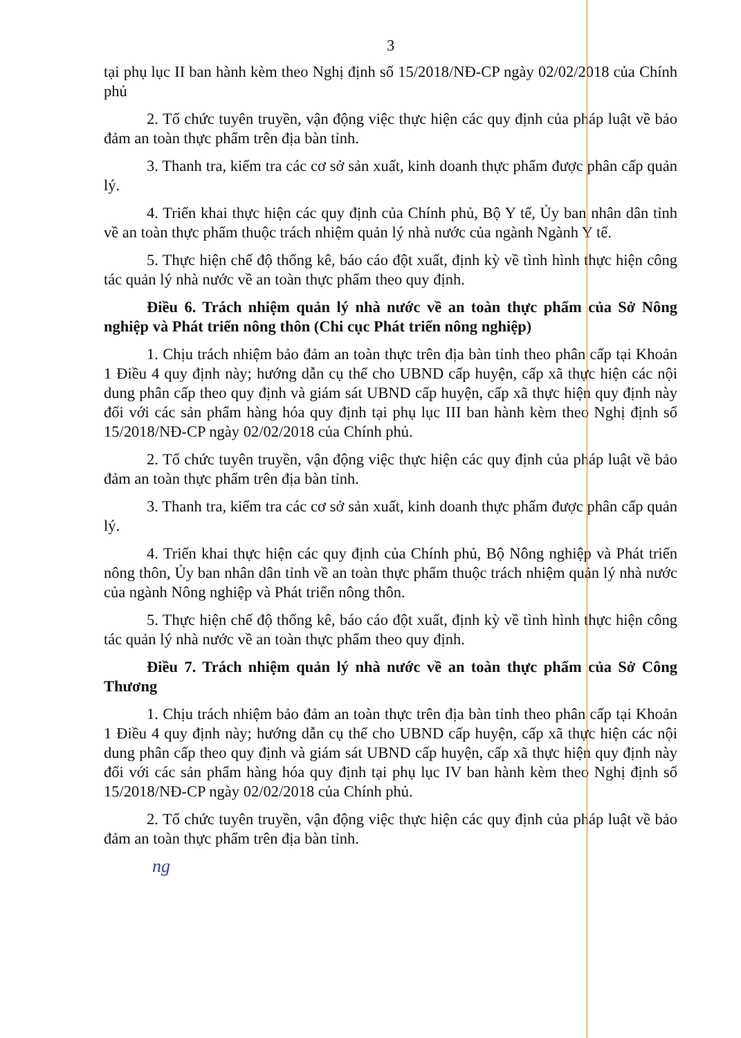3
tại phụ lục II ban hành kèm theo Nghị định số 15/2018/NĐ-CP ngày 02/02/2018 của Chính phủ
2. Tổ chức tuyên truyền, vận động việc thực hiện các quy định của pháp luật về bảo đảm an toàn thực phẩm trên địa bàn tỉnh.
3. Thanh tra, kiểm tra các cơ sở sản xuất, kinh doanh thực phẩm được phân cấp quản lý.
4. Triển khai thực hiện các quy định của Chính phủ, Bộ Y tế, Ủy ban nhân dân tỉnh về an toàn thực phẩm thuộc trách nhiệm quản lý nhà nước của ngành Ngành Y tế.
5. Thực hiện chế độ thống kê, báo cáo đột xuất, định kỳ về tình hình thực hiện công tác quản lý nhà nước về an toàn thực phẩm theo quy định.
Điều 6. Trách nhiệm quản lý nhà nước về an toàn thực phẩm của Sở Nông nghiệp và Phát triển nông thôn (Chi cục Phát triển nông nghiệp)
1. Chịu trách nhiệm bảo đảm an toàn thực trên địa bàn tỉnh theo phân cấp tại Khoản 1 Điều 4 quy định này; hướng dẫn cụ thể cho UBND cấp huyện, cấp xã thực hiện các nội dung phân cấp theo quy định và giám sát UBND cấp huyện, cấp xã thực hiện quy định này đối với các sản phẩm hàng hóa quy định tại phụ lục III ban hành kèm theo Nghị định số 15/2018/NĐ-CP ngày 02/02/2018 của Chính phủ.
2. Tổ chức tuyên truyền, vận động việc thực hiện các quy định của pháp luật về bảo đảm an toàn thực phẩm trên địa bàn tỉnh.
3. Thanh tra, kiểm tra các cơ sở sản xuất, kinh doanh thực phẩm được phân cấp quản lý.
4. Triển khai thực hiện các quy định của Chính phủ, Bộ Nông nghiệp và Phát triển nông thôn, Ủy ban nhân dân tỉnh về an toàn thực phẩm thuộc trách nhiệm quản lý nhà nước của ngành Nông nghiệp và Phát triển nông thôn.
5. Thực hiện chế độ thống kê, báo cáo đột xuất, định kỳ về tình hình thực hiện công tác quản lý nhà nước về an toàn thực phẩm theo quy định.
Điều 7. Trách nhiệm quản lý nhà nước về an toàn thực phẩm của Sở Công Thương
1. Chịu trách nhiệm bảo đảm an toàn thực trên địa bàn tỉnh theo phân cấp tại Khoản 1 Điều 4 quy định này; hướng dẫn cụ thể cho UBND cấp huyện, cấp xã thực hiện các nội dung phân cấp theo quy định và giám sát UBND cấp huyện, cấp xã thực hiện quy định này đối với các sản phẩm hàng hóa quy định tại phụ lục IV ban hành kèm theo Nghị định số 15/2018/NĐ-CP ngày 02/02/2018 của Chính phủ.
2. Tổ chức tuyên truyền, vận động việc thực hiện các quy định của pháp luật về bảo đảm an toàn thực phẩm trên địa bàn tỉnh.
ng